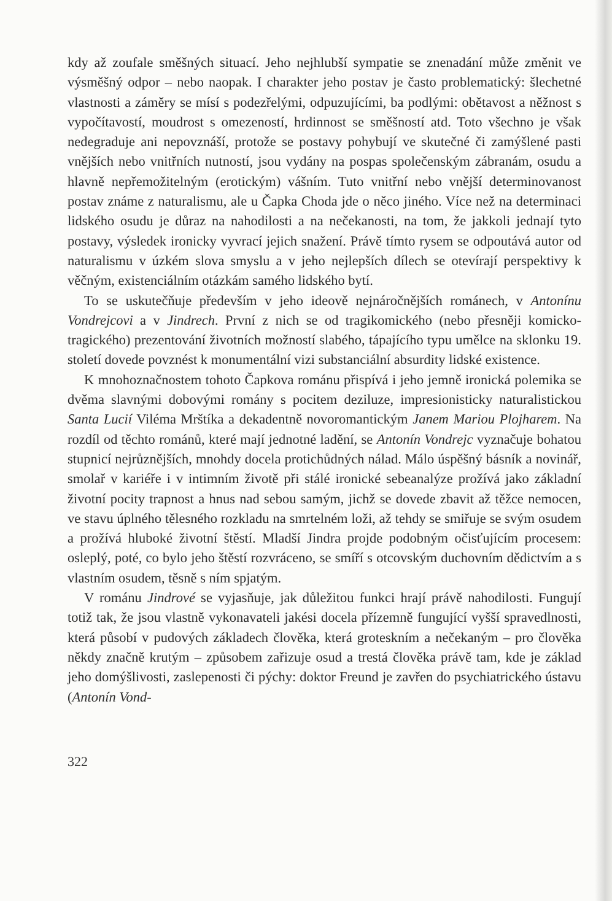kdy až zoufale směšných situací. Jeho nejhlubší sympatie se znenadání může změnit ve výsměšný odpor – nebo naopak. I charakter jeho postav je často problematický: šlechetné vlastnosti a záměry se mísí s podezřelými, odpuzujícími, ba podlými: obětavost a něžnost s vypočítavostí, moudrost s omezeností, hrdinnost se směšností atd. Toto všechno je však nedegraduje ani nepovznáší, protože se postavy pohybují ve skutečné či zamýšlené pasti vnějších nebo vnitřních nutností, jsou vydány na pospas společenským zábranám, osudu a hlavně nepřemožitelným (erotickým) vášním. Tuto vnitřní nebo vnější determinovanost postav známe z naturalismu, ale u Čapka Choda jde o něco jiného. Více než na determinaci lidského osudu je důraz na nahodilosti a na nečekanosti, na tom, že jakkoli jednají tyto postavy, výsledek ironicky vyvrací jejich snažení. Právě tímto rysem se odpoutává autor od naturalismu v úzkém slova smyslu a v jeho nejlepších dílech se otevírají perspektivy k věčným, existenciálním otázkám samého lidského bytí.
To se uskutečňuje především v jeho ideově nejnáročnějších románech, v Antonínu Vondrejcovi a v Jindrech. První z nich se od tragikomického (nebo přesněji komicko-tragického) prezentování životních možností slabého, tápajícího typu umělce na sklonku 19. století dovede povznést k monumentální vizi substanciální absurdity lidské existence.
K mnohoznačnostem tohoto Čapkova románu přispívá i jeho jemně ironická polemika se dvěma slavnými dobovými romány s pocitem deziluze, impresionisticky naturalistickou Santa Lucií Viléma Mrštíka a dekadentně novoromantickým Janem Mariou Plojharem. Na rozdíl od těchto románů, které mají jednotné ladění, se Antonín Vondrejc vyznačuje bohatou stupnicí nejrůznějších, mnohdy docela protichůdných nálad. Málo úspěšný básník a novinář, smolař v kariéře i v intimním životě při stálé ironické sebeanalýze prožívá jako základní životní pocity trapnost a hnus nad sebou samým, jichž se dovede zbavit až těžce nemocen, ve stavu úplného tělesného rozkladu na smrtelném loži, až tehdy se smiřuje se svým osudem a prožívá hluboké životní štěstí. Mladší Jindra projde podobným očisťujícím procesem: osleplý, poté, co bylo jeho štěstí rozvráceno, se smíří s otcovským duchovním dědictvím a s vlastním osudem, těsně s ním spjatým.
V románu Jindrové se vyjasňuje, jak důležitou funkci hrají právě nahodilosti. Fungují totiž tak, že jsou vlastně vykonavateli jakési docela přízemně fungující vyšší spravedlnosti, která působí v pudových základech člověka, která groteskním a nečekaným – pro člověka někdy značně krutým – způsobem zařizuje osud a trestá člověka právě tam, kde je základ jeho domýšlivosti, zaslepenosti či pýchy: doktor Freund je zavřen do psychiatrického ústavu (Antonín Vond-
322